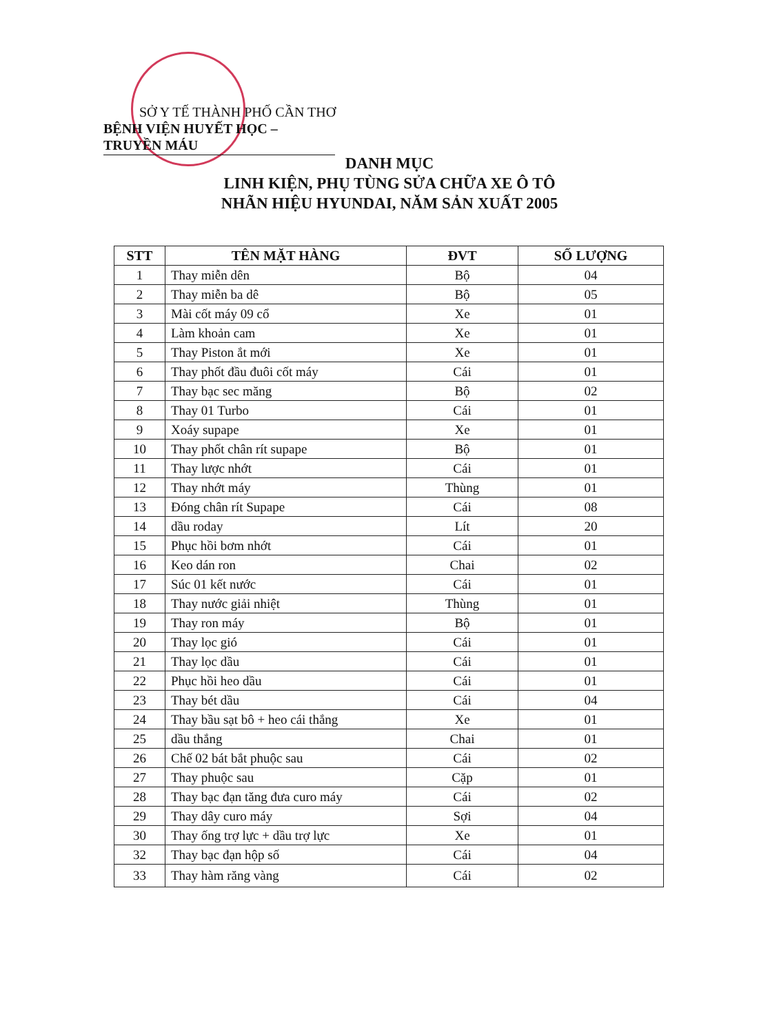SỞ Y TẾ THÀNH PHỐ CẦN THƠ
BỆNH VIỆN HUYẾT HỌC – TRUYỀN MÁU
DANH MỤC
LINH KIỆN, PHỤ TÙNG SỬA CHỮA XE Ô TÔ
NHÃN HIỆU HYUNDAI, NĂM SẢN XUẤT 2005
| STT | TÊN MẶT HÀNG | ĐVT | SỐ LƯỢNG |
| --- | --- | --- | --- |
| 1 | Thay miễn dên | Bộ | 04 |
| 2 | Thay miễn ba dê | Bộ | 05 |
| 3 | Mài cốt máy 09 cổ | Xe | 01 |
| 4 | Làm khoản cam | Xe | 01 |
| 5 | Thay Piston ắt mới | Xe | 01 |
| 6 | Thay phốt đầu đuôi cốt máy | Cái | 01 |
| 7 | Thay bạc sec măng | Bộ | 02 |
| 8 | Thay 01 Turbo | Cái | 01 |
| 9 | Xoáy supape | Xe | 01 |
| 10 | Thay phốt chân rít supape | Bộ | 01 |
| 11 | Thay lược nhớt | Cái | 01 |
| 12 | Thay nhớt máy | Thùng | 01 |
| 13 | Đóng chân rít Supape | Cái | 08 |
| 14 | dầu roday | Lít | 20 |
| 15 | Phục hồi bơm nhớt | Cái | 01 |
| 16 | Keo dán ron | Chai | 02 |
| 17 | Súc 01 kết nước | Cái | 01 |
| 18 | Thay nước giải nhiệt | Thùng | 01 |
| 19 | Thay ron máy | Bộ | 01 |
| 20 | Thay lọc gió | Cái | 01 |
| 21 | Thay lọc dầu | Cái | 01 |
| 22 | Phục hồi heo dầu | Cái | 01 |
| 23 | Thay bét dầu | Cái | 04 |
| 24 | Thay bầu sạt bô + heo cái thắng | Xe | 01 |
| 25 | dầu thắng | Chai | 01 |
| 26 | Chế 02 bát bắt phuộc sau | Cái | 02 |
| 27 | Thay phuộc sau | Cặp | 01 |
| 28 | Thay bạc đạn tăng đưa curo máy | Cái | 02 |
| 29 | Thay dây curo máy | Sợi | 04 |
| 30 | Thay ống trợ lực + dầu trợ lực | Xe | 01 |
| 32 | Thay bạc đạn hộp số | Cái | 04 |
| 33 | Thay hàm răng vàng | Cái | 02 |